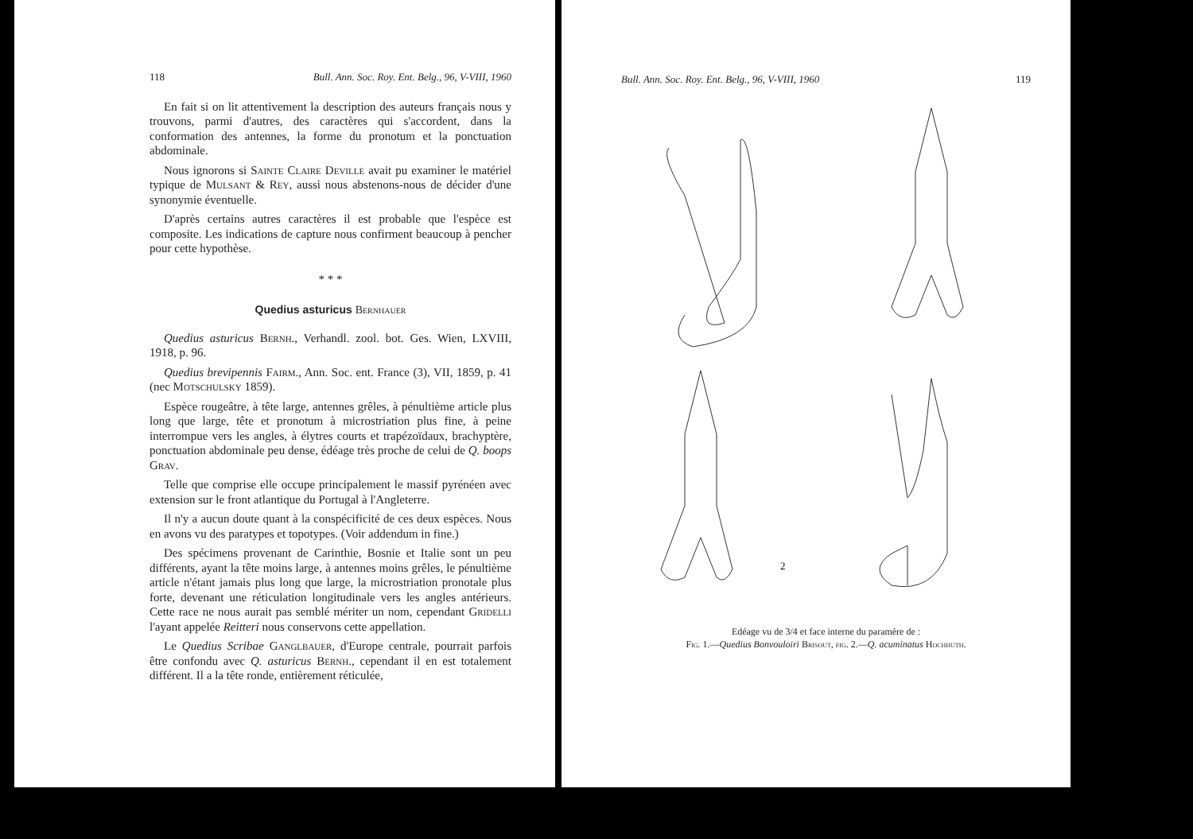118 Bull. Ann. Soc. Roy. Ent. Belg., 96, V-VIII, 1960
En fait si on lit attentivement la description des auteurs français nous y trouvons, parmi d'autres, des caractères qui s'accordent, dans la conformation des antennes, la forme du pronotum et la ponctuation abdominale.
Nous ignorons si Sainte Claire Deville avait pu examiner le matériel typique de Mulsant & Rey, aussi nous abstenons-nous de décider d'une synonymie éventuelle.
D'après certains autres caractères il est probable que l'espèce est composite. Les indications de capture nous confirment beaucoup à pencher pour cette hypothèse.
* * *
Quedius asturicus Bernhauer
Quedius asturicus Bernh., Verhandl. zool. bot. Ges. Wien, LXVIII, 1918, p. 96.
Quedius brevipennis Fairm., Ann. Soc. ent. France (3), VII, 1859, p. 41 (nec Motschulsky 1859).
Espèce rougeâtre, à tête large, antennes grêles, à pénultième article plus long que large, tête et pronotum à microstriation plus fine, à peine interrompue vers les angles, à élytres courts et trapézoïdaux, brachyptère, ponctuation abdominale peu dense, édéage très proche de celui de Q. boops Grav.
Telle que comprise elle occupe principalement le massif pyrénéen avec extension sur le front atlantique du Portugal à l'Angleterre.
Il n'y a aucun doute quant à la conspécificité de ces deux espèces. Nous en avons vu des paratypes et topotypes. (Voir addendum in fine.)
Des spécimens provenant de Carinthie, Bosnie et Italie sont un peu différents, ayant la tête moins large, à antennes moins grêles, le pénultième article n'étant jamais plus long que large, la microstriation pronotale plus forte, devenant une réticulation longitudinale vers les angles antérieurs. Cette race ne nous aurait pas semblé mériter un nom, cependant Gridelli l'ayant appelée Reitteri nous conservons cette appellation.
Le Quedius Scribae Ganglbauer, d'Europe centrale, pourrait parfois être confondu avec Q. asturicus Bernh., cependant il en est totalement différent. Il a la tête ronde, entièrement réticulée,
Bull. Ann. Soc. Roy. Ent. Belg., 96, V-VIII, 1960 119
2
Edéage vu de 3/4 et face interne du paramère de :
Fig. 1.—Quedius Bonvouloiri Brisout, fig. 2.—Q. acuminatus Hochhuth.